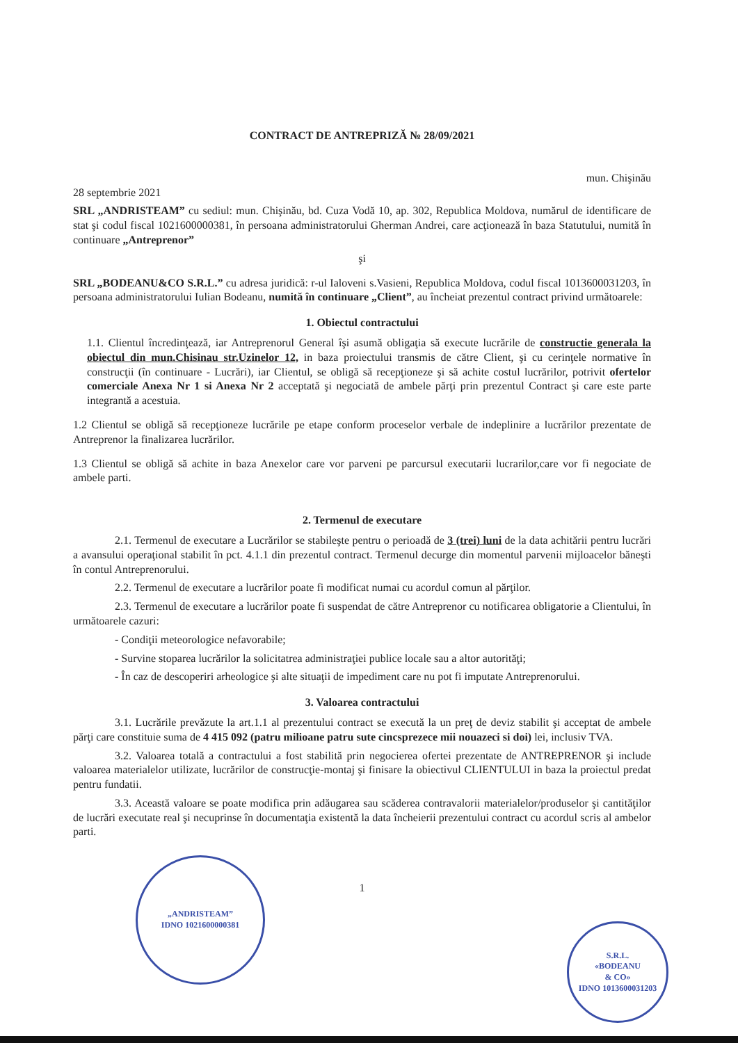CONTRACT DE ANTREPRIZĂ № 28/09/2021
mun. Chişinău
28 septembrie 2021
SRL „ANDRISTEAM” cu sediul: mun. Chişinău, bd. Cuza Vodă 10, ap. 302, Republica Moldova, numărul de identificare de stat şi codul fiscal 1021600000381, în persoana administratorului Gherman Andrei, care acţionează în baza Statutului, numită în continuare „Antreprenor”
şi
SRL „BODEANU&CO S.R.L.” cu adresa juridică: r-ul Ialoveni s.Vasieni, Republica Moldova, codul fiscal 1013600031203, în persoana administratorului Iulian Bodeanu, numită în continuare „Client”, au încheiat prezentul contract privind următoarele:
1. Obiectul contractului
1.1. Clientul încredinţează, iar Antreprenorul General îşi asumă obligaţia să execute lucrările de constructie generala la obiectul din mun.Chisinau str.Uzinelor 12, in baza proiectului transmis de către Client, şi cu cerinţele normative în construcţii (în continuare - Lucrări), iar Clientul, se obligă să recepţioneze şi să achite costul lucrărilor, potrivit ofertelor comerciale Anexa Nr 1 si Anexa Nr 2 acceptată şi negociată de ambele părţi prin prezentul Contract şi care este parte integrantă a acestuia.
1.2 Clientul se obligă să recepţioneze lucrările pe etape conform proceselor verbale de indeplinire a lucrărilor prezentate de Antreprenor la finalizarea lucrărilor.
1.3 Clientul se obligă să achite in baza Anexelor care vor parveni pe parcursul executarii lucrarilor,care vor fi negociate de ambele parti.
2. Termenul de executare
2.1. Termenul de executare a Lucrărilor se stabileşte pentru o perioadă de 3 (trei) luni de la data achitării pentru lucrări a avansului operaţional stabilit în pct. 4.1.1 din prezentul contract. Termenul decurge din momentul parvenii mijloacelor băneşti în contul Antreprenorului.
2.2. Termenul de executare a lucrărilor poate fi modificat numai cu acordul comun al părţilor.
2.3. Termenul de executare a lucrărilor poate fi suspendat de către Antreprenor cu notificarea obligatorie a Clientului, în următoarele cazuri:
- Condiţii meteorologice nefavorabile;
- Survine stoparea lucrărilor la solicitatrea administraţiei publice locale sau a altor autorităţi;
- În caz de descoperiri arheologice şi alte situaţii de impediment care nu pot fi imputate Antreprenorului.
3. Valoarea contractului
3.1. Lucrările prevăzute la art.1.1 al prezentului contract se execută la un preţ de deviz stabilit şi acceptat de ambele părţi care constituie suma de 4 415 092 (patru milioane patru sute cincsprezece mii nouazeci si doi) lei, inclusiv TVA.
3.2. Valoarea totală a contractului a fost stabilită prin negocierea ofertei prezentate de ANTREPRENOR şi include valoarea materialelor utilizate, lucrărilor de construcţie-montaj şi finisare la obiectivul CLIENTULUI in baza la proiectul predat pentru fundatii.
3.3. Această valoare se poate modifica prin adăugarea sau scăderea contravalorii materialelor/produselor şi cantităţilor de lucrări executate real şi necuprinse în documentaţia existentă la data încheierii prezentului contract cu acordul scris al ambelor parti.
1
„ANDRISTEAM”
IDNO 1021600000381
S.R.L.
«BODEANU
& CO»
IDNO 1013600031203